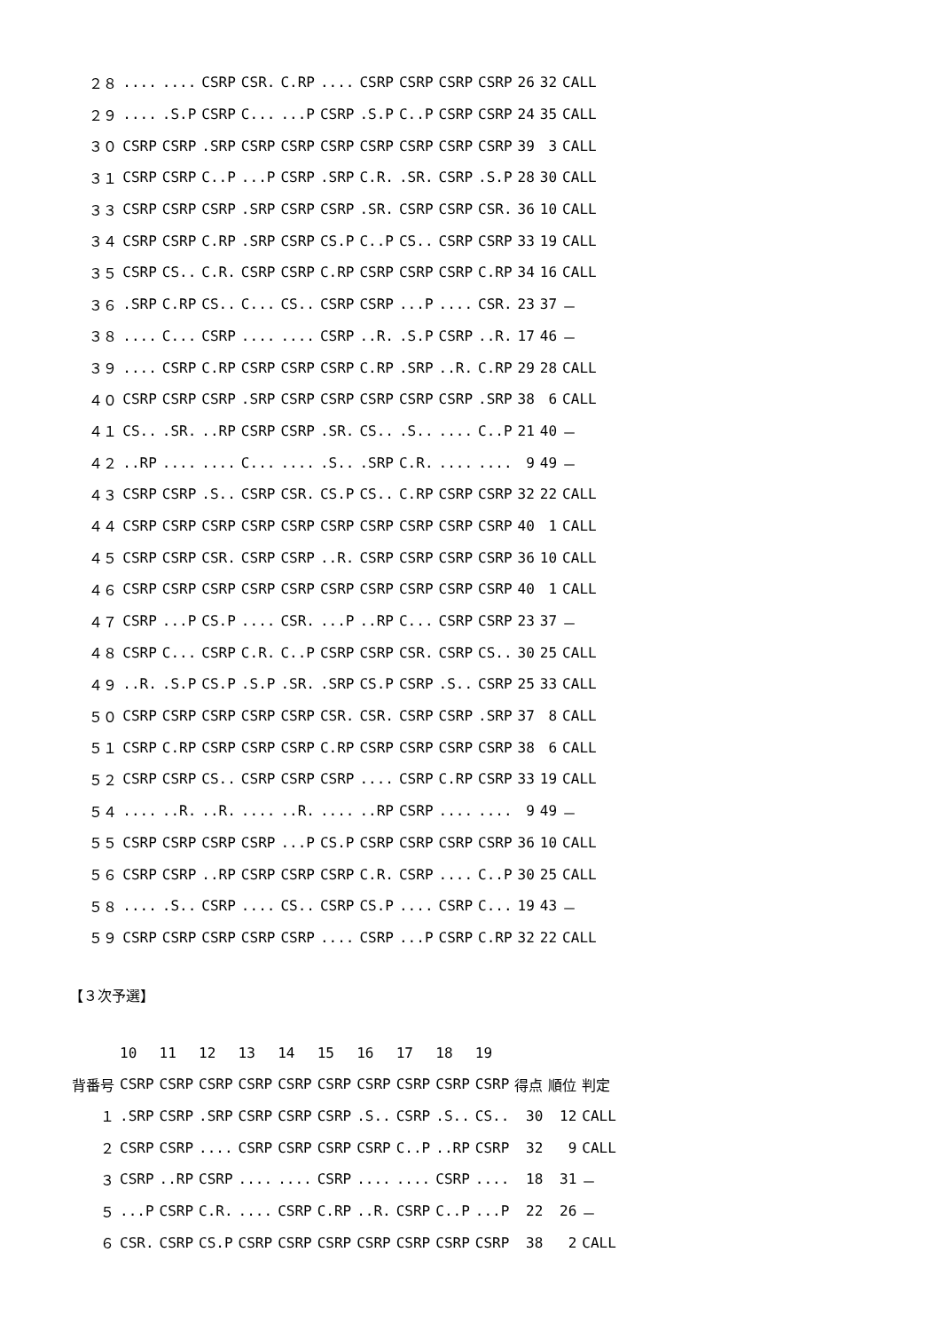| ２８ | .... | .... | CSRP | CSR. | C.RP | .... | CSRP | CSRP | CSRP | CSRP | 26 | 32 | CALL |
| ２９ | .... | .S.P | CSRP | C... | ...P | CSRP | .S.P | C..P | CSRP | CSRP | 24 | 35 | CALL |
| ３０ | CSRP | CSRP | .SRP | CSRP | CSRP | CSRP | CSRP | CSRP | CSRP | CSRP | 39 | 3 | CALL |
| ３１ | CSRP | CSRP | C..P | ...P | CSRP | .SRP | C.R. | .SR. | CSRP | .S.P | 28 | 30 | CALL |
| ３３ | CSRP | CSRP | CSRP | .SRP | CSRP | CSRP | .SR. | CSRP | CSRP | CSR. | 36 | 10 | CALL |
| ３４ | CSRP | CSRP | C.RP | .SRP | CSRP | CS.P | C..P | CS.. | CSRP | CSRP | 33 | 19 | CALL |
| ３５ | CSRP | CS.. | C.R. | CSRP | CSRP | C.RP | CSRP | CSRP | CSRP | C.RP | 34 | 16 | CALL |
| ３６ | .SRP | C.RP | CS.. | C... | CS.. | CSRP | CSRP | ...P | .... | CSR. | 23 | 37 | － |
| ３８ | .... | C... | CSRP | .... | .... | CSRP | ..R. | .S.P | CSRP | ..R. | 17 | 46 | － |
| ３９ | .... | CSRP | C.RP | CSRP | CSRP | CSRP | C.RP | .SRP | ..R. | C.RP | 29 | 28 | CALL |
| ４０ | CSRP | CSRP | CSRP | .SRP | CSRP | CSRP | CSRP | CSRP | CSRP | .SRP | 38 | 6 | CALL |
| ４１ | CS.. | .SR. | ..RP | CSRP | CSRP | .SR. | CS.. | .S.. | .... | C..P | 21 | 40 | － |
| ４２ | ..RP | .... | .... | C... | .... | .S.. | .SRP | C.R. | .... | .... | 9 | 49 | － |
| ４３ | CSRP | CSRP | .S.. | CSRP | CSR. | CS.P | CS.. | C.RP | CSRP | CSRP | 32 | 22 | CALL |
| ４４ | CSRP | CSRP | CSRP | CSRP | CSRP | CSRP | CSRP | CSRP | CSRP | CSRP | 40 | 1 | CALL |
| ４５ | CSRP | CSRP | CSR. | CSRP | CSRP | ..R. | CSRP | CSRP | CSRP | CSRP | 36 | 10 | CALL |
| ４６ | CSRP | CSRP | CSRP | CSRP | CSRP | CSRP | CSRP | CSRP | CSRP | CSRP | 40 | 1 | CALL |
| ４７ | CSRP | ...P | CS.P | .... | CSR. | ...P | ..RP | C... | CSRP | CSRP | 23 | 37 | － |
| ４８ | CSRP | C... | CSRP | C.R. | C..P | CSRP | CSRP | CSR. | CSRP | CS.. | 30 | 25 | CALL |
| ４９ | ..R. | .S.P | CS.P | .S.P | .SR. | .SRP | CS.P | CSRP | .S.. | CSRP | 25 | 33 | CALL |
| ５０ | CSRP | CSRP | CSRP | CSRP | CSRP | CSR. | CSR. | CSRP | CSRP | .SRP | 37 | 8 | CALL |
| ５１ | CSRP | C.RP | CSRP | CSRP | CSRP | C.RP | CSRP | CSRP | CSRP | CSRP | 38 | 6 | CALL |
| ５２ | CSRP | CSRP | CS.. | CSRP | CSRP | CSRP | .... | CSRP | C.RP | CSRP | 33 | 19 | CALL |
| ５４ | .... | ..R. | ..R. | .... | ..R. | .... | ..RP | CSRP | .... | .... | 9 | 49 | － |
| ５５ | CSRP | CSRP | CSRP | CSRP | ...P | CS.P | CSRP | CSRP | CSRP | CSRP | 36 | 10 | CALL |
| ５６ | CSRP | CSRP | ..RP | CSRP | CSRP | CSRP | C.R. | CSRP | .... | C..P | 30 | 25 | CALL |
| ５８ | .... | .S.. | CSRP | .... | CS.. | CSRP | CS.P | .... | CSRP | C... | 19 | 43 | － |
| ５９ | CSRP | CSRP | CSRP | CSRP | CSRP | .... | CSRP | ...P | CSRP | C.RP | 32 | 22 | CALL |
【３次予選】
| | 10 | 11 | 12 | 13 | 14 | 15 | 16 | 17 | 18 | 19 | | | |
| --- | --- | --- | --- | --- | --- | --- | --- | --- | --- | --- | --- | --- | --- |
| 背番号 | CSRP | CSRP | CSRP | CSRP | CSRP | CSRP | CSRP | CSRP | CSRP | CSRP | 得点 | 順位 | 判定 |
| １ | .SRP | CSRP | .SRP | CSRP | CSRP | CSRP | .S.. | CSRP | .S.. | CS.. | 30 | 12 | CALL |
| ２ | CSRP | CSRP | .... | CSRP | CSRP | CSRP | CSRP | C..P | ..RP | CSRP | 32 | 9 | CALL |
| ３ | CSRP | ..RP | CSRP | .... | .... | CSRP | .... | .... | CSRP | .... | 18 | 31 | － |
| ５ | ...P | CSRP | C.R. | .... | CSRP | C.RP | ..R. | CSRP | C..P | ...P | 22 | 26 | － |
| ６ | CSR. | CSRP | CS.P | CSRP | CSRP | CSRP | CSRP | CSRP | CSRP | CSRP | 38 | 2 | CALL |